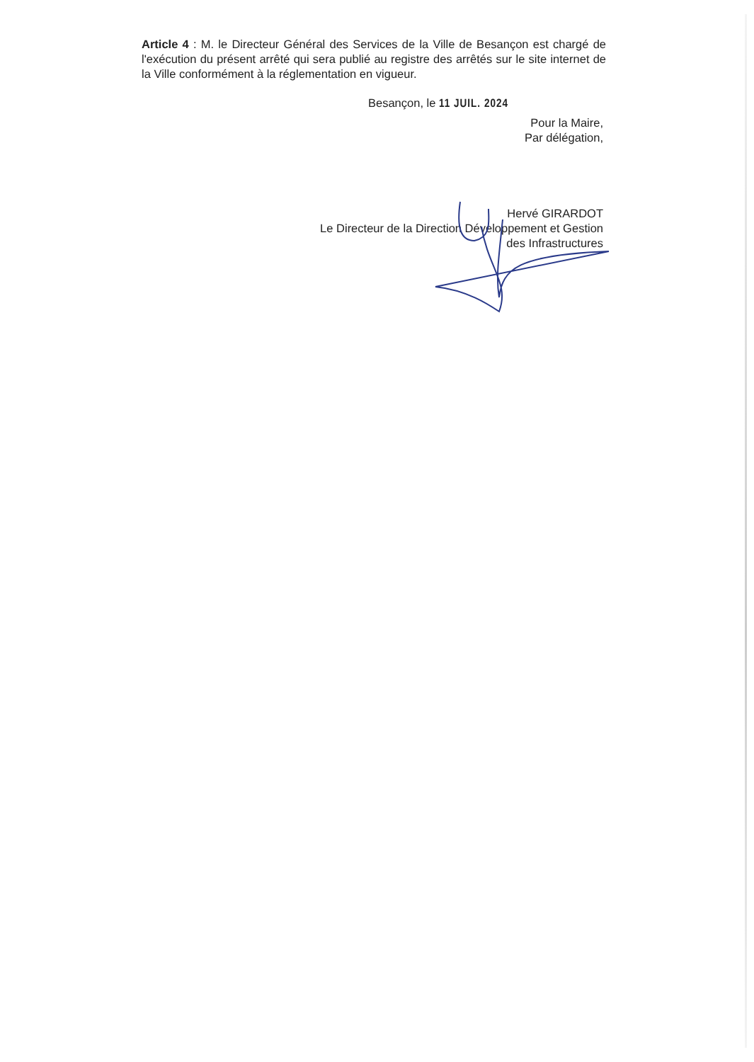Article 4 : M. le Directeur Général des Services de la Ville de Besançon est chargé de l'exécution du présent arrêté qui sera publié au registre des arrêtés sur le site internet de la Ville conformément à la réglementation en vigueur.
Besançon, le 11 JUIL. 2024
Pour la Maire,
Par délégation,
Hervé GIRARDOT
Le Directeur de la Direction Développement et Gestion
des Infrastructures